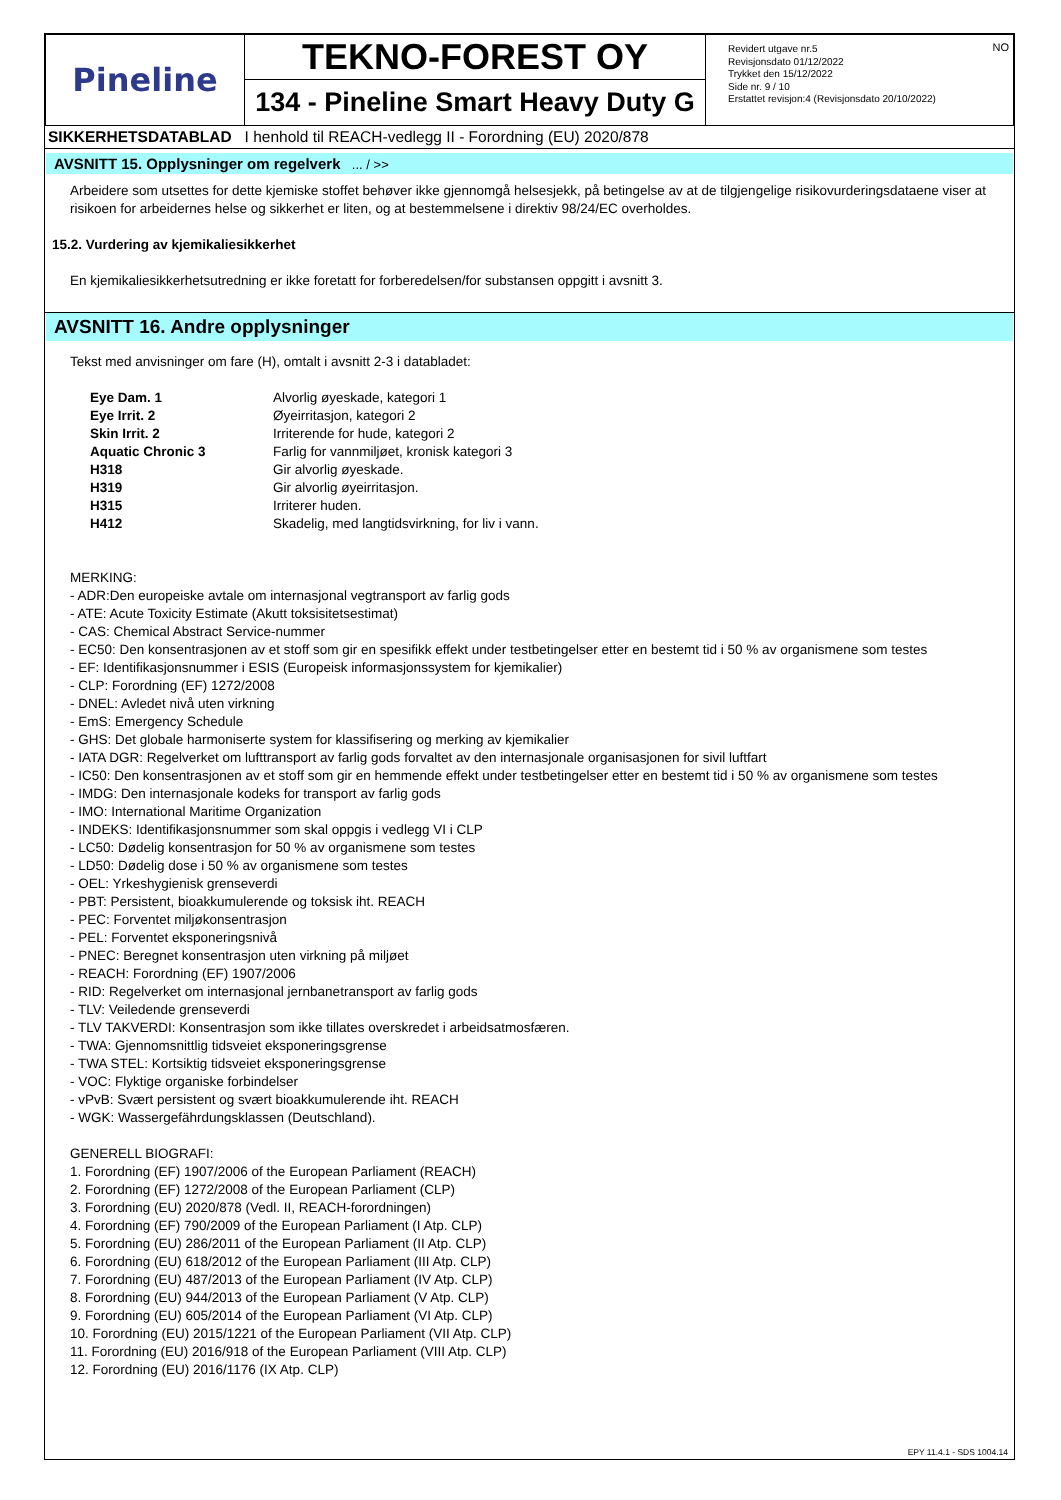| Pineline | TEKNO-FOREST OY 134 - Pineline Smart Heavy Duty G | Revidert utgave nr.5 Revisjonsdato 01/12/2022 Trykket den 15/12/2022 Side nr. 9 / 10 Erstattet revisjon:4 (Revisjonsdato 20/10/2022) NO |
SIKKERHETSDATABLAD I henhold til REACH-vedlegg II - Forordning (EU) 2020/878
AVSNITT 15. Opplysninger om regelverk ... / >>
Arbeidere som utsettes for dette kjemiske stoffet behøver ikke gjennomgå helsesjekk, på betingelse av at de tilgjengelige risikovurderingsdataene viser at risikoen for arbeidernes helse og sikkerhet er liten, og at bestemmelsene i direktiv 98/24/EC overholdes.
15.2. Vurdering av kjemikaliesikkerhet
En kjemikaliesikkerhetsutredning er ikke foretatt for forberedelsen/for substansen oppgitt i avsnitt 3.
AVSNITT 16. Andre opplysninger
Tekst med anvisninger om fare (H), omtalt i avsnitt 2-3 i databladet:
| Eye Dam. 1 | Alvorlig øyeskade, kategori 1 |
| Eye Irrit. 2 | Øyeirritasjon, kategori 2 |
| Skin Irrit. 2 | Irriterende for hude, kategori 2 |
| Aquatic Chronic 3 | Farlig for vannmiljøet, kronisk kategori 3 |
| H318 | Gir alvorlig øyeskade. |
| H319 | Gir alvorlig øyeirritasjon. |
| H315 | Irriterer huden. |
| H412 | Skadelig, med langtidsvirkning, for liv i vann. |
MERKING:
- ADR:Den europeiske avtale om internasjonal vegtransport av farlig gods
- ATE: Acute Toxicity Estimate (Akutt toksisitetsestimat)
- CAS: Chemical Abstract Service-nummer
- EC50: Den konsentrasjonen av et stoff som gir en spesifikk effekt under testbetingelser etter en bestemt tid i 50 % av organismene som testes
- EF: Identifikasjonsnummer i ESIS (Europeisk informasjonssystem for kjemikalier)
- CLP: Forordning (EF) 1272/2008
- DNEL: Avledet nivå uten virkning
- EmS: Emergency Schedule
- GHS: Det globale harmoniserte system for klassifisering og merking av kjemikalier
- IATA DGR: Regelverket om lufttransport av farlig gods forvaltet av den internasjonale organisasjonen for sivil luftfart
- IC50: Den konsentrasjonen av et stoff som gir en hemmende effekt under testbetingelser etter en bestemt tid i 50 % av organismene som testes
- IMDG: Den internasjonale kodeks for transport av farlig gods
- IMO: International Maritime Organization
- INDEKS: Identifikasjonsnummer som skal oppgis i vedlegg VI i CLP
- LC50: Dødelig konsentrasjon for 50 % av organismene som testes
- LD50: Dødelig dose i 50 % av organismene som testes
- OEL: Yrkeshygienisk grenseverdi
- PBT: Persistent, bioakkumulerende og toksisk iht. REACH
- PEC: Forventet miljøkonsentrasjon
- PEL: Forventet eksponeringsnivå
- PNEC: Beregnet konsentrasjon uten virkning på miljøet
- REACH: Forordning (EF) 1907/2006
- RID: Regelverket om internasjonal jernbanetransport av farlig gods
- TLV: Veiledende grenseverdi
- TLV TAKVERDI: Konsentrasjon som ikke tillates overskredet i arbeidsatmosfæren.
- TWA: Gjennomsnittlig tidsveiet eksponeringsgrense
- TWA STEL: Kortsiktig tidsveiet eksponeringsgrense
- VOC: Flyktige organiske forbindelser
- vPvB: Svært persistent og svært bioakkumulerende iht. REACH
- WGK: Wassergefährdungsklassen (Deutschland).
GENERELL BIOGRAFI:
1. Forordning (EF) 1907/2006 of the European Parliament (REACH)
2. Forordning (EF) 1272/2008 of the European Parliament (CLP)
3. Forordning (EU) 2020/878 (Vedl. II, REACH-forordningen)
4. Forordning (EF) 790/2009 of the European Parliament (I Atp. CLP)
5. Forordning (EU) 286/2011 of the European Parliament (II Atp. CLP)
6. Forordning (EU) 618/2012 of the European Parliament (III Atp. CLP)
7. Forordning (EU) 487/2013 of the European Parliament (IV Atp. CLP)
8. Forordning (EU) 944/2013 of the European Parliament (V Atp. CLP)
9. Forordning (EU) 605/2014 of the European Parliament (VI Atp. CLP)
10. Forordning (EU) 2015/1221 of the European Parliament (VII Atp. CLP)
11. Forordning (EU) 2016/918 of the European Parliament (VIII Atp. CLP)
12. Forordning (EU) 2016/1176 (IX Atp. CLP)
EPY 11.4.1 - SDS 1004.14